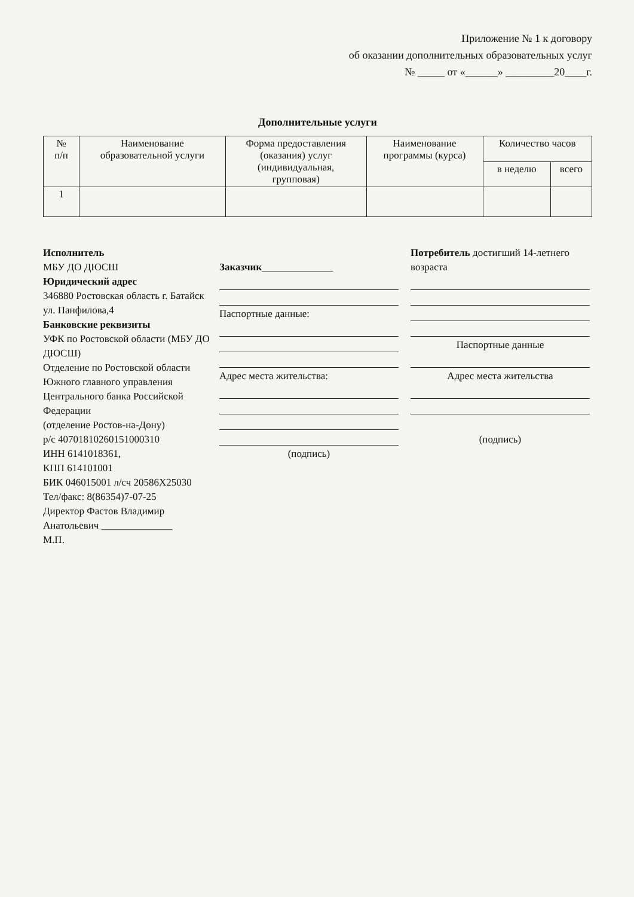Приложение № 1 к договору
об оказании дополнительных образовательных услуг
№ _____ от «______» _________20____г.
Дополнительные услуги
| № п/п | Наименование образовательной услуги | Форма предоставления (оказания) услуг (индивидуальная, групповая) | Наименование программы (курса) | Количество часов | |
| --- | --- | --- | --- | --- | --- |
| | | | | в неделю | всего |
| 1 | | | | | |
Исполнитель
МБУ ДО ДЮСШ
Юридический адрес
346880 Ростовская область г. Батайск ул. Панфилова,4
Банковские реквизиты
УФК по Ростовской области (МБУ ДО ДЮСШ)
Отделение по Ростовской области Южного главного управления Центрального банка Российской Федерации
(отделение Ростов-на-Дону)
р/с 40701810260151000310
ИНН 6141018361,
КПП 614101001
БИК 046015001 л/сч 20586Х25030
Тел/факс: 8(86354)7-07-25
Директор Фастов Владимир Анатольевич ______________
М.П.
Заказчик______________
Паспортные данные:
Адрес места жительства:
(подпись)
Потребитель достигший 14-летнего возраста
Паспортные данные
Адрес места жительства
(подпись)